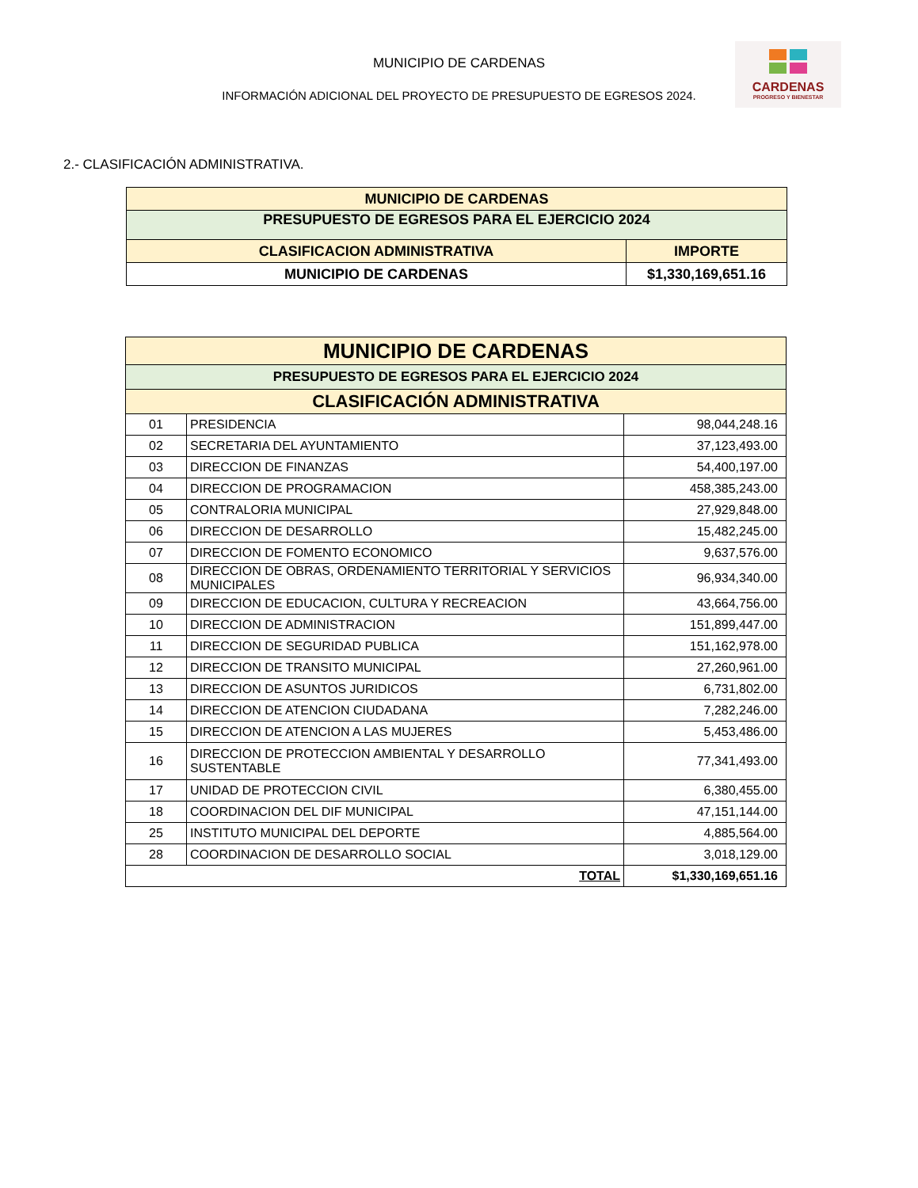MUNICIPIO DE CARDENAS
INFORMACIÓN ADICIONAL DEL PROYECTO DE PRESUPUESTO DE EGRESOS 2024.
CARDENAS
PROGRESO Y BIENESTAR
2.- CLASIFICACIÓN ADMINISTRATIVA.
| MUNICIPIO DE CARDENAS | |
| PRESUPUESTO DE EGRESOS PARA EL EJERCICIO 2024 | |
| CLASIFICACION ADMINISTRATIVA | IMPORTE |
| MUNICIPIO DE CARDENAS | $1,330,169,651.16 |
| MUNICIPIO DE CARDENAS | | |
| --- | --- | --- |
| PRESUPUESTO DE EGRESOS PARA EL EJERCICIO 2024 | | |
| CLASIFICACIÓN ADMINISTRATIVA | | |
| 01 | PRESIDENCIA | 98,044,248.16 |
| 02 | SECRETARIA DEL AYUNTAMIENTO | 37,123,493.00 |
| 03 | DIRECCION DE FINANZAS | 54,400,197.00 |
| 04 | DIRECCION DE PROGRAMACION | 458,385,243.00 |
| 05 | CONTRALORIA MUNICIPAL | 27,929,848.00 |
| 06 | DIRECCION DE DESARROLLO | 15,482,245.00 |
| 07 | DIRECCION DE FOMENTO ECONOMICO | 9,637,576.00 |
| 08 | DIRECCION DE OBRAS, ORDENAMIENTO TERRITORIAL Y SERVICIOS MUNICIPALES | 96,934,340.00 |
| 09 | DIRECCION DE EDUCACION, CULTURA Y RECREACION | 43,664,756.00 |
| 10 | DIRECCION DE ADMINISTRACION | 151,899,447.00 |
| 11 | DIRECCION DE SEGURIDAD PUBLICA | 151,162,978.00 |
| 12 | DIRECCION DE TRANSITO MUNICIPAL | 27,260,961.00 |
| 13 | DIRECCION DE ASUNTOS JURIDICOS | 6,731,802.00 |
| 14 | DIRECCION DE ATENCION CIUDADANA | 7,282,246.00 |
| 15 | DIRECCION DE ATENCION A LAS MUJERES | 5,453,486.00 |
| 16 | DIRECCION DE PROTECCION AMBIENTAL Y DESARROLLO SUSTENTABLE | 77,341,493.00 |
| 17 | UNIDAD DE PROTECCION CIVIL | 6,380,455.00 |
| 18 | COORDINACION DEL DIF MUNICIPAL | 47,151,144.00 |
| 25 | INSTITUTO MUNICIPAL DEL DEPORTE | 4,885,564.00 |
| 28 | COORDINACION DE DESARROLLO SOCIAL | 3,018,129.00 |
| TOTAL | | $1,330,169,651.16 |